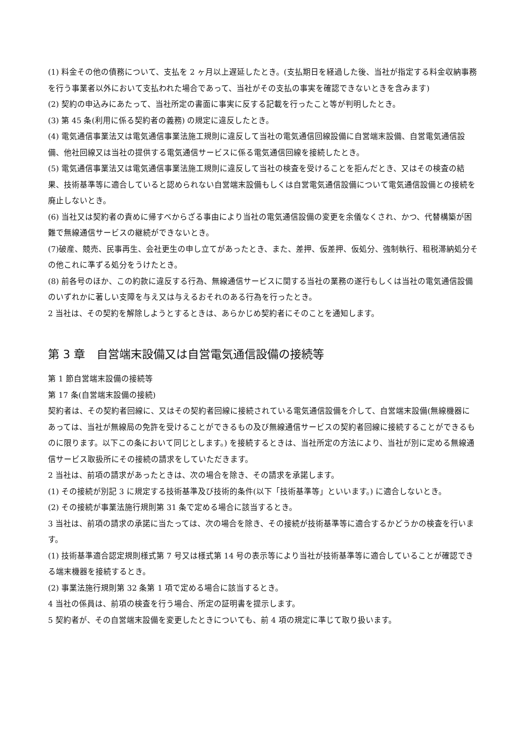(1) 料金その他の債務について、支払を 2 ヶ月以上遅延したとき。(支払期日を経過した後、当社が指定する料金収納事務を行う事業者以外において支払われた場合であって、当社がその支払の事実を確認できないときを含みます)
(2) 契約の申込みにあたって、当社所定の書面に事実に反する記載を行ったこと等が判明したとき。
(3) 第 45 条(利用に係る契約者の義務) の規定に違反したとき。
(4) 電気通信事業法又は電気通信事業法施工規則に違反して当社の電気通信回線設備に自営端末設備、自営電気通信設備、他社回線又は当社の提供する電気通信サービスに係る電気通信回線を接続したとき。
(5) 電気通信事業法又は電気通信事業法施工規則に違反して当社の検査を受けることを拒んだとき、又はその検査の結果、技術基準等に適合していると認められない自営端末設備もしくは自営電気通信設備について電気通信設備との接続を廃止しないとき。
(6) 当社又は契約者の責めに帰すべからざる事由により当社の電気通信設備の変更を余儀なくされ、かつ、代替構築が困難で無線通信サービスの継続ができないとき。
(7)破産、競売、民事再生、会社更生の申し立てがあったとき、また、差押、仮差押、仮処分、強制執行、租税滞納処分その他これに準ずる処分をうけたとき。
(8) 前各号のほか、この約款に違反する行為、無線通信サービスに関する当社の業務の遂行もしくは当社の電気通信設備のいずれかに著しい支障を与え又は与えるおそれのある行為を行ったとき。
2 当社は、その契約を解除しようとするときは、あらかじめ契約者にそのことを通知します。
第 3 章　自営端末設備又は自営電気通信設備の接続等
第 1 節自営端末設備の接続等
第 17 条(自営端末設備の接続)
契約者は、その契約者回線に、又はその契約者回線に接続されている電気通信設備を介して、自営端末設備(無線機器にあっては、当社が無線局の免許を受けることができるもの及び無線通信サービスの契約者回線に接続することができるものに限ります。以下この条において同じとします。) を接続するときは、当社所定の方法により、当社が別に定める無線通信サービス取扱所にその接続の請求をしていただきます。
2 当社は、前項の請求があったときは、次の場合を除き、その請求を承諾します。
(1) その接続が別記 3 に規定する技術基準及び技術的条件(以下「技術基準等」といいます。) に適合しないとき。
(2) その接続が事業法施行規則第 31 条で定める場合に該当するとき。
3 当社は、前項の請求の承諾に当たっては、次の場合を除き、その接続が技術基準等に適合するかどうかの検査を行います。
(1) 技術基準適合認定規則様式第 7 号又は様式第 14 号の表示等により当社が技術基準等に適合していることが確認できる端末機器を接続するとき。
(2) 事業法施行規則第 32 条第 1 項で定める場合に該当するとき。
4 当社の係員は、前項の検査を行う場合、所定の証明書を提示します。
5 契約者が、その自営端末設備を変更したときについても、前 4 項の規定に準じて取り扱います。